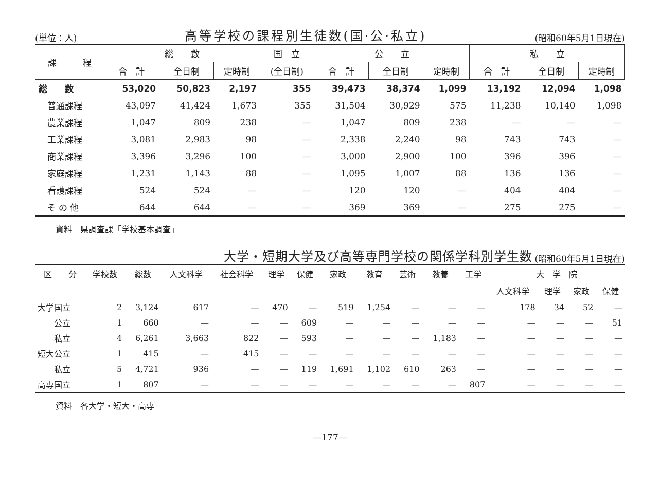(単位：人) 高等学校の課程別生徒数(国·公·私立) (昭和60年5月1日現在)
| 課 程 | 総 数 | | | 国 立 | 公 立 | | | 私 立 | | |
| --- | --- | --- | --- | --- | --- | --- | --- | --- | --- | --- |
| | 合 計 | 全日制 | 定時制 | (全日制) | 合 計 | 全日制 | 定時制 | 合 計 | 全日制 | 定時制 |
| 総 数 | 53,020 | 50,823 | 2,197 | 355 | 39,473 | 38,374 | 1,099 | 13,192 | 12,094 | 1,098 |
| 普通課程 | 43,097 | 41,424 | 1,673 | 355 | 31,504 | 30,929 | 575 | 11,238 | 10,140 | 1,098 |
| 農業課程 | 1,047 | 809 | 238 | — | 1,047 | 809 | 238 | — | — | — |
| 工業課程 | 3,081 | 2,983 | 98 | — | 2,338 | 2,240 | 98 | 743 | 743 | — |
| 商業課程 | 3,396 | 3,296 | 100 | — | 3,000 | 2,900 | 100 | 396 | 396 | — |
| 家庭課程 | 1,231 | 1,143 | 88 | — | 1,095 | 1,007 | 88 | 136 | 136 | — |
| 看護課程 | 524 | 524 | — | — | 120 | 120 | — | 404 | 404 | — |
| そ の 他 | 644 | 644 | — | — | 369 | 369 | — | 275 | 275 | — |
資料　県調査課「学校基本調査」
大学・短期大学及び高等専門学校の関係学科別学生数 (昭和60年5月1日現在)
| 区 分 | 学校数 | 総数 | 人文科学 | 社会科学 | 理学 | 保健 | 家政 | 教育 | 芸術 | 教養 | 工学 | 大 学 院 | | | |
| --- | --- | --- | --- | --- | --- | --- | --- | --- | --- | --- | --- | --- | --- | --- | --- |
| | | | | | | | | | | | | 人文科学 | 理学 | 家政 | 保健 |
| 大学国立 | 2 | 3,124 | 617 | — | 470 | — | 519 | 1,254 | — | — | — | 178 | 34 | 52 | — |
| 公立 | 1 | 660 | — | — | — | 609 | — | — | — | — | — | — | — | — | 51 |
| 私立 | 4 | 6,261 | 3,663 | 822 | — | 593 | — | — | — | 1,183 | — | — | — | — | — |
| 短大公立 | 1 | 415 | — | 415 | — | — | — | — | — | — | — | — | — | — | — |
| 私立 | 5 | 4,721 | 936 | — | — | 119 | 1,691 | 1,102 | 610 | 263 | — | — | — | — | — |
| 高専国立 | 1 | 807 | — | — | — | — | — | — | — | — | 807 | — | — | — | — |
資料　各大学・短大・高専
—177—